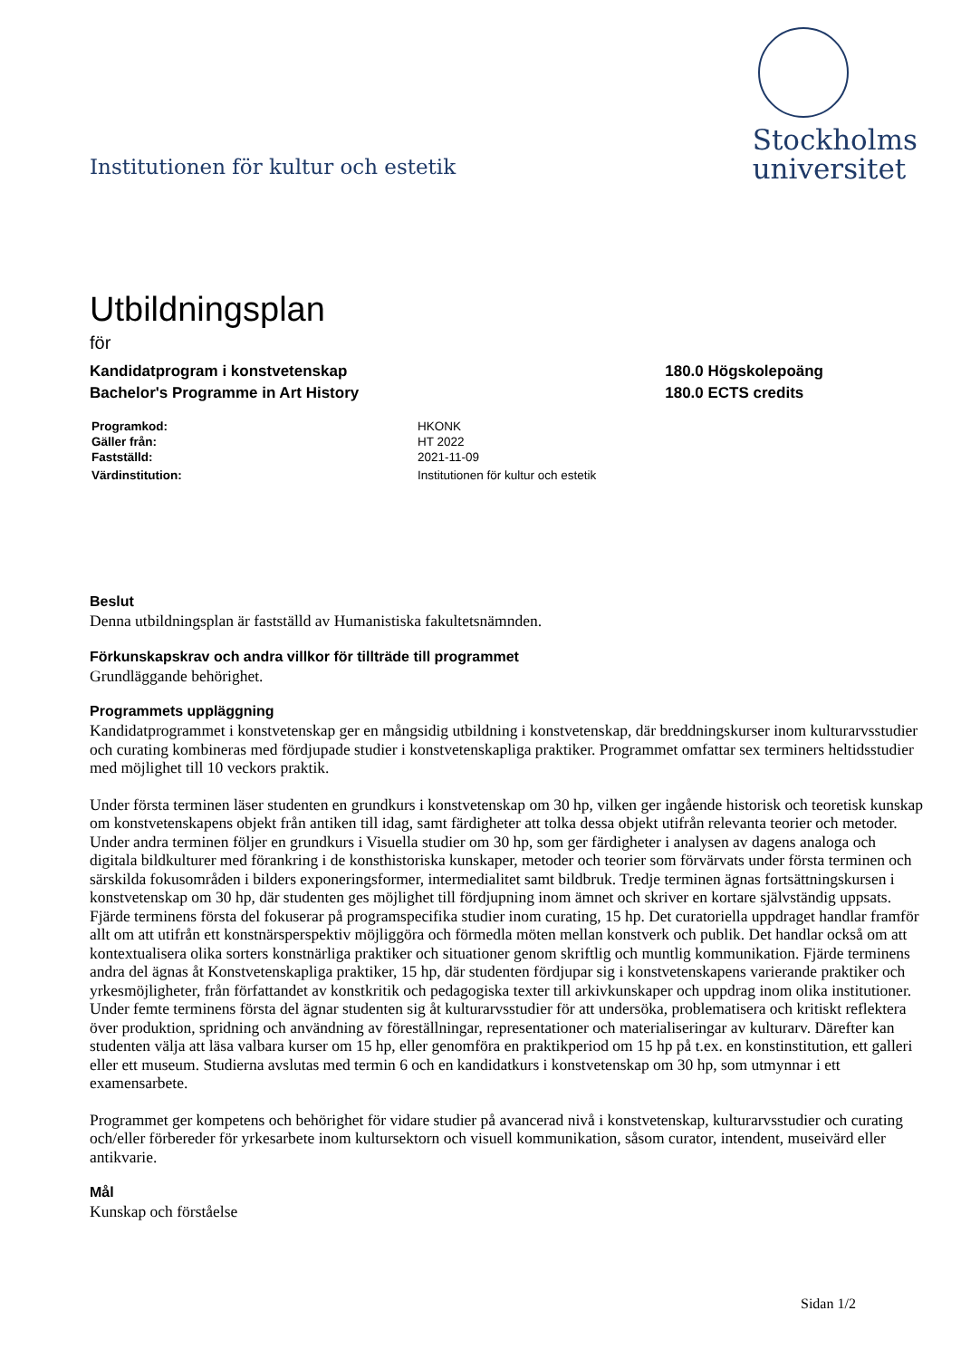Institutionen för kultur och estetik
Stockholms
universitet
Utbildningsplan
för
Kandidatprogram i konstvetenskap
Bachelor's Programme in Art History
180.0 Högskolepoäng
180.0 ECTS credits
| Programkod: | HKONK |
| Gäller från: | HT 2022 |
| Fastställd: | 2021-11-09 |
| Värdinstitution: | Institutionen för kultur och estetik |
Beslut
Denna utbildningsplan är fastställd av Humanistiska fakultetsnämnden.
Förkunskapskrav och andra villkor för tillträde till programmet
Grundläggande behörighet.
Programmets uppläggning
Kandidatprogrammet i konstvetenskap ger en mångsidig utbildning i konstvetenskap, där breddningskurser inom kulturarvsstudier och curating kombineras med fördjupade studier i konstvetenskapliga praktiker. Programmet omfattar sex terminers heltidsstudier med möjlighet till 10 veckors praktik.
Under första terminen läser studenten en grundkurs i konstvetenskap om 30 hp, vilken ger ingående historisk och teoretisk kunskap om konstvetenskapens objekt från antiken till idag, samt färdigheter att tolka dessa objekt utifrån relevanta teorier och metoder. Under andra terminen följer en grundkurs i Visuella studier om 30 hp, som ger färdigheter i analysen av dagens analoga och digitala bildkulturer med förankring i de konsthistoriska kunskaper, metoder och teorier som förvärvats under första terminen och särskilda fokusområden i bilders exponeringsformer, intermedialitet samt bildbruk. Tredje terminen ägnas fortsättningskursen i konstvetenskap om 30 hp, där studenten ges möjlighet till fördjupning inom ämnet och skriver en kortare självständig uppsats. Fjärde terminens första del fokuserar på programspecifika studier inom curating, 15 hp. Det curatoriella uppdraget handlar framför allt om att utifrån ett konstnärsperspektiv möjliggöra och förmedla möten mellan konstverk och publik. Det handlar också om att kontextualisera olika sorters konstnärliga praktiker och situationer genom skriftlig och muntlig kommunikation. Fjärde terminens andra del ägnas åt Konstvetenskapliga praktiker, 15 hp, där studenten fördjupar sig i konstvetenskapens varierande praktiker och yrkesmöjligheter, från författandet av konstkritik och pedagogiska texter till arkivkunskaper och uppdrag inom olika institutioner. Under femte terminens första del ägnar studenten sig åt kulturarvsstudier för att undersöka, problematisera och kritiskt reflektera över produktion, spridning och användning av föreställningar, representationer och materialiseringar av kulturarv. Därefter kan studenten välja att läsa valbara kurser om 15 hp, eller genomföra en praktikperiod om 15 hp på t.ex. en konstinstitution, ett galleri eller ett museum. Studierna avslutas med termin 6 och en kandidatkurs i konstvetenskap om 30 hp, som utmynnar i ett examensarbete.
Programmet ger kompetens och behörighet för vidare studier på avancerad nivå i konstvetenskap, kulturarvsstudier och curating och/eller förbereder för yrkesarbete inom kultursektorn och visuell kommunikation, såsom curator, intendent, museivärd eller antikvarie.
Mål
Kunskap och förståelse
Sidan 1/2